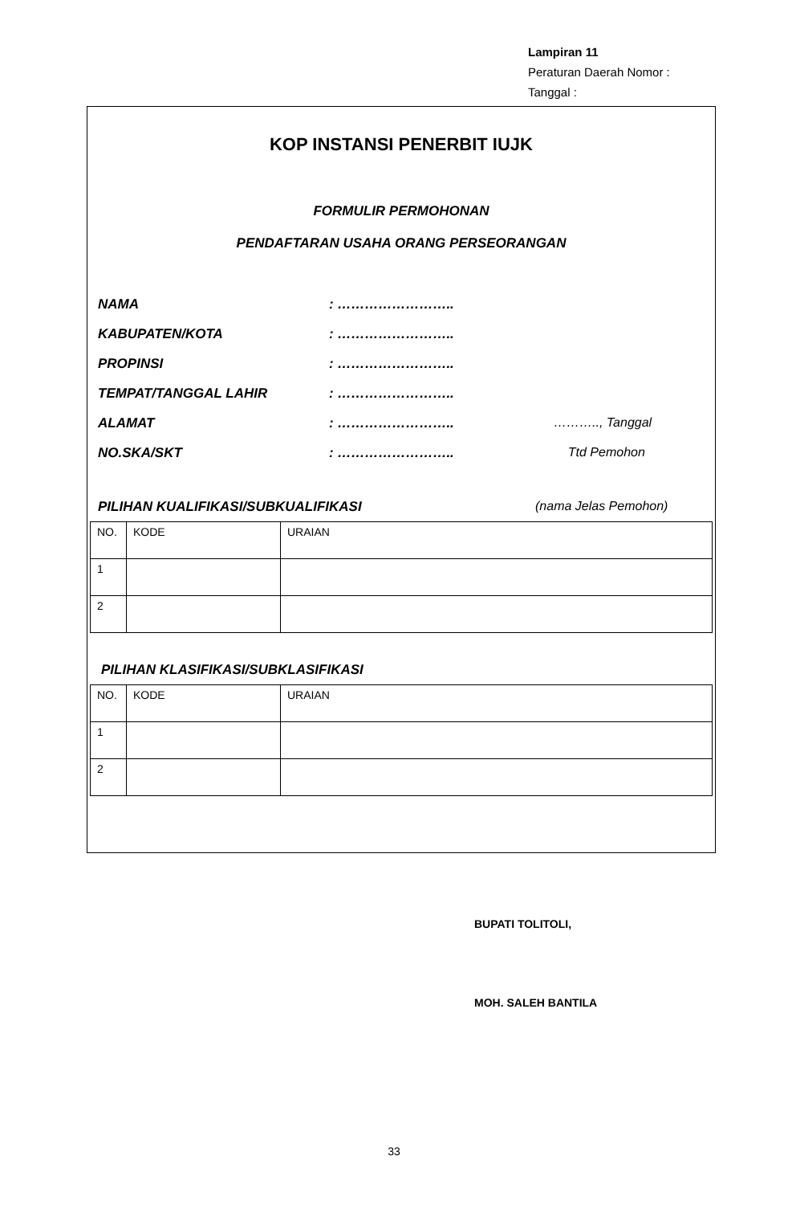Lampiran 11
Peraturan Daerah Nomor :
Tanggal :
KOP INSTANSI PENERBIT IUJK
FORMULIR PERMOHONAN
PENDAFTARAN USAHA ORANG PERSEORANGAN
NAMA: ……………………..
KABUPATEN/KOTA: ……………………..
PROPINSI: ……………………..
TEMPAT/TANGGAL LAHIR: ……………………..
ALAMAT: …………………….. ……….., Tanggal
NO.SKA/SKT: …………………….. Ttd Pemohon
PILIHAN KUALIFIKASI/SUBKUALIFIKASI (nama Jelas Pemohon)
| NO. | KODE | URAIAN |
| 1 | | |
| 2 | | |
PILIHAN KLASIFIKASI/SUBKLASIFIKASI
| NO. | KODE | URAIAN |
| 1 | | |
| 2 | | |
BUPATI TOLITOLI,
MOH. SALEH BANTILA
33